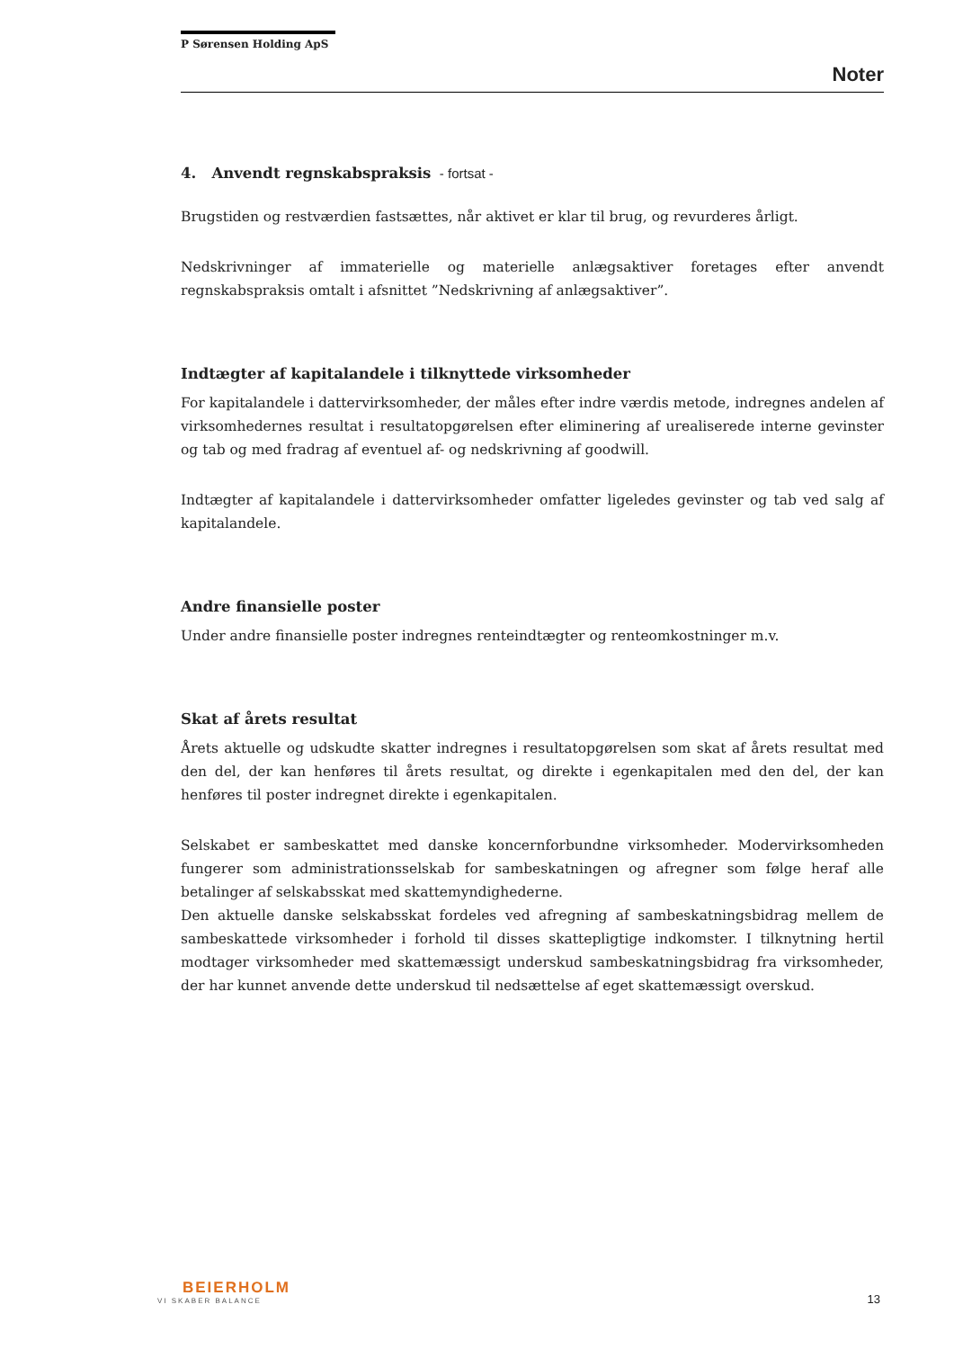P Sørensen Holding ApS
Noter
4. Anvendt regnskabspraksis - fortsat -
Brugstiden og restværdien fastsættes, når aktivet er klar til brug, og revurderes årligt.
Nedskrivninger af immaterielle og materielle anlægsaktiver foretages efter anvendt regnskabspraksis omtalt i afsnittet ”Nedskrivning af anlægsaktiver”.
Indtægter af kapitalandele i tilknyttede virksomheder
For kapitalandele i dattervirksomheder, der måles efter indre værdis metode, indregnes andelen af virksomhedernes resultat i resultatopgørelsen efter eliminering af urealiserede interne gevinster og tab og med fradrag af eventuel af- og nedskrivning af goodwill.
Indtægter af kapitalandele i dattervirksomheder omfatter ligeledes gevinster og tab ved salg af kapitalandele.
Andre finansielle poster
Under andre finansielle poster indregnes renteindtægter og renteomkostninger m.v.
Skat af årets resultat
Årets aktuelle og udskudte skatter indregnes i resultatopgørelsen som skat af årets resultat med den del, der kan henføres til årets resultat, og direkte i egenkapitalen med den del, der kan henføres til poster indregnet direkte i egenkapitalen.
Selskabet er sambeskattet med danske koncernforbundne virksomheder. Modervirksomheden fungerer som administrationsselskab for sambeskatningen og afregner som følge heraf alle betalinger af selskabsskat med skattemyndighederne.
Den aktuelle danske selskabsskat fordeles ved afregning af sambeskatningsbidrag mellem de sambeskattede virksomheder i forhold til disses skattepligtige indkomster. I tilknytning hertil modtager virksomheder med skattemæssigt underskud sambeskatningsbidrag fra virksomheder, der har kunnet anvende dette underskud til nedsættelse af eget skattemæssigt overskud.
BEIERHOLM
VI SKABER BALANCE
13